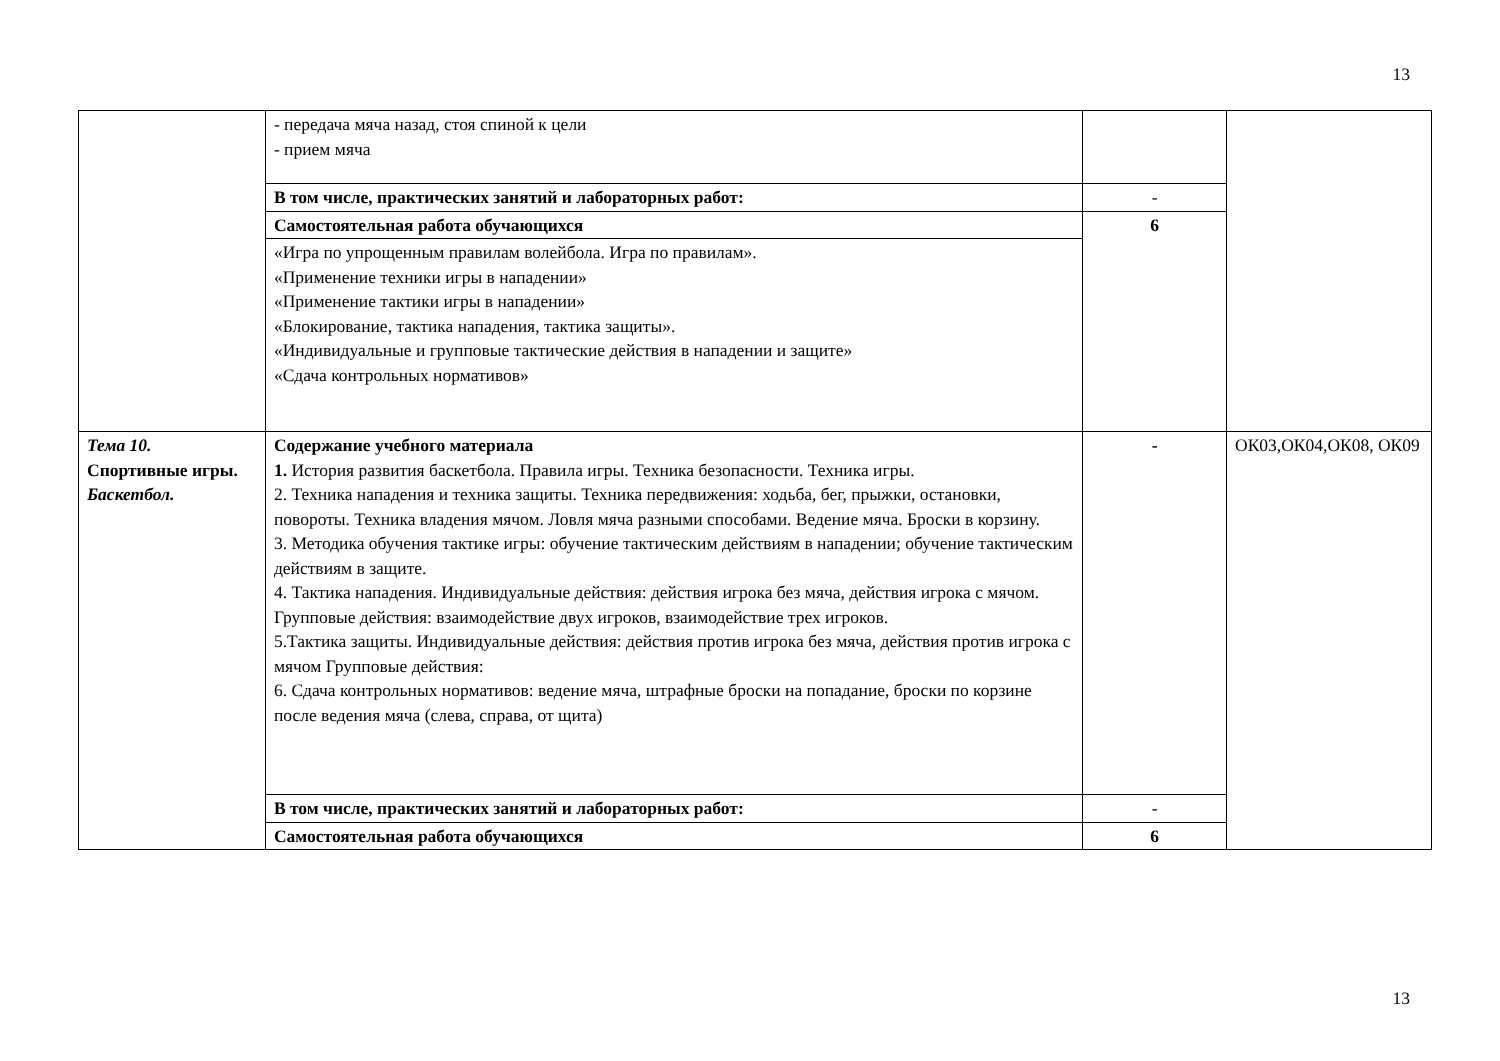13
| | - передача мяча назад, стоя спиной к цели - прием мяча | | |
| | В том числе, практических занятий и лабораторных работ: | - | |
| | Самостоятельная работа обучающихся | 6 | |
| | «Игра по упрощенным правилам волейбола. Игра по правилам». «Применение техники игры в нападении» «Применение тактики игры в нападении» «Блокирование, тактика нападения, тактика защиты». «Индивидуальные и групповые тактические действия в нападении и защите» «Сдача контрольных нормативов» | | |
| Тема 10. Спортивные игры. Баскетбол. | Содержание учебного материала 1. История развития баскетбола. Правила игры. Техника безопасности. Техника игры. 2. Техника нападения и техника защиты. Техника передвижения: ходьба, бег, прыжки, остановки, повороты. Техника владения мячом. Ловля мяча разными способами. Ведение мяча. Броски в корзину. 3. Методика обучения тактике игры: обучение тактическим действиям в нападении; обучение тактическим действиям в защите. 4. Тактика нападения. Индивидуальные действия: действия игрока без мяча, действия игрока с мячом. Групповые действия: взаимодействие двух игроков, взаимодействие трех игроков. 5.Тактика защиты. Индивидуальные действия: действия против игрока без мяча, действия против игрока с мячом Групповые действия: 6. Сдача контрольных нормативов: ведение мяча, штрафные броски на попадание, броски по корзине после ведения мяча (слева, справа, от щита) | - | ОК03,ОК04,ОК08, ОК09 |
| | В том числе, практических занятий и лабораторных работ: | - | |
| | Самостоятельная работа обучающихся | 6 | |
13